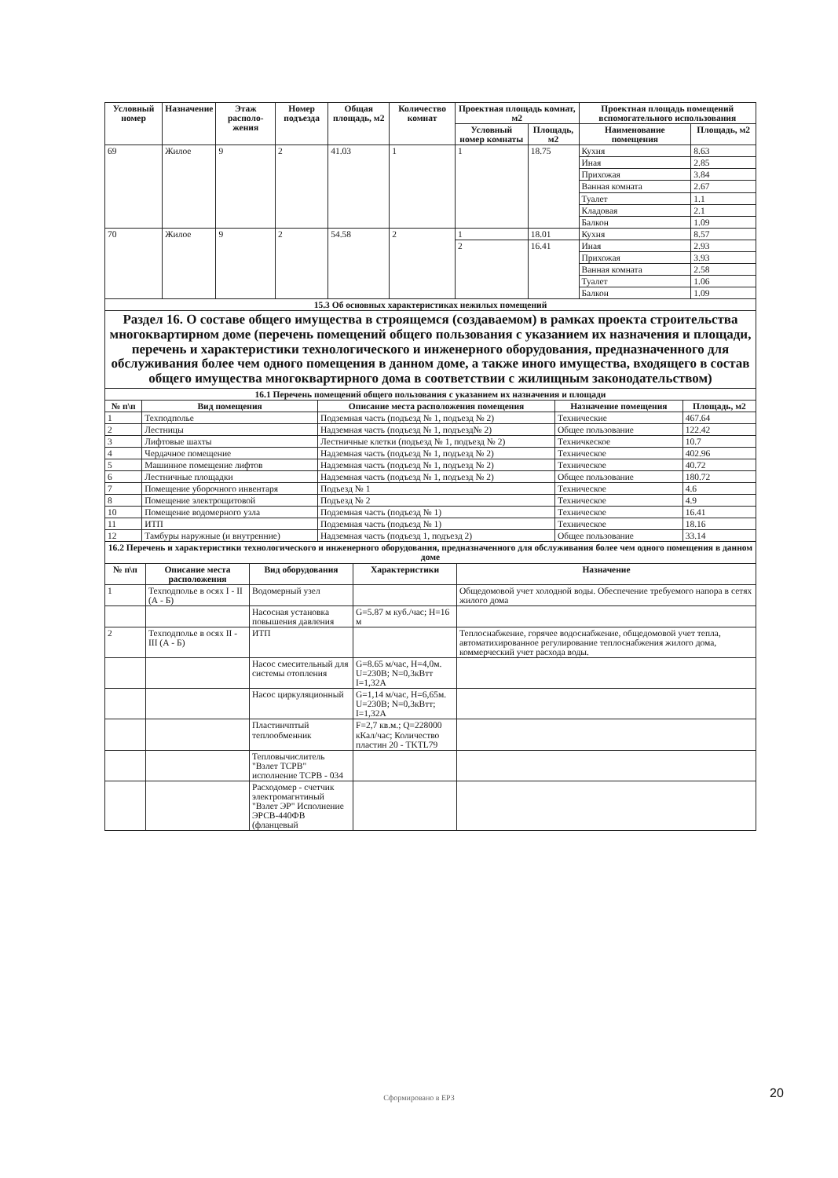| Условный номер | Назначение | Этаж располо­жения | Номер подъезда | Общая площадь, м2 | Количество комнат | Проектная площадь комнат, м2 | | Проектная площадь помещений вспомогательного использования | |
| --- | --- | --- | --- | --- | --- | --- | --- | --- | --- |
| | | | | | | Условный номер комнаты | Площадь, м2 | Наименование помещения | Площадь, м2 |
| 69 | Жилое | 9 | 2 | 41.03 | 1 | 1 | 18.75 | Кухня | 8.63 |
| | | | | | | | | Иная | 2.85 |
| | | | | | | | | Прихожая | 3.84 |
| | | | | | | | | Ванная комната | 2.67 |
| | | | | | | | | Туалет | 1.1 |
| | | | | | | | | Кладовая | 2.1 |
| | | | | | | | | Балкон | 1.09 |
| 70 | Жилое | 9 | 2 | 54.58 | 2 | 1 | 18.01 | Кухня | 8.57 |
| | | | | | | 2 | 16.41 | Иная | 2.93 |
| | | | | | | | | Прихожая | 3.93 |
| | | | | | | | | Ванная комната | 2.58 |
| | | | | | | | | Туалет | 1.06 |
| | | | | | | | | Балкон | 1.09 |
| 15.3 Об основных характеристиках нежилых помещений | | | | | | | | | |
Раздел 16. О составе общего имущества в строящемся (создаваемом) в рамках проекта строительства многоквартирном доме (перечень помещений общего пользования с указанием их назначения и площади, перечень и характеристики технологического и инженерного оборудования, предназначенного для обслуживания более чем одного помещения в данном доме, а также иного имущества, входящего в состав общего имущества многоквартирного дома в соответствии с жилищным законодательством)
| 16.1 Перечень помещений общего пользования с указанием их назначения и площади | | | | |
| № п\п | Вид помещения | Описание места расположения помещения | Назначение помещения | Площадь, м2 |
| 1 | Техподполье | Подземная часть (подъезд № 1, подъезд № 2) | Технические | 467.64 |
| 2 | Лестницы | Надземная часть (подъезд № 1, подъезд№ 2) | Общее пользование | 122.42 |
| 3 | Лифтовые шахты | Лестничные клетки (подъезд № 1, подъезд № 2) | Техничкеское | 10.7 |
| 4 | Чердачное помещение | Надземная часть (подъезд № 1, подъезд № 2) | Техническое | 402.96 |
| 5 | Машинное помещение лифтов | Надземная часть (подъезд № 1, подъезд № 2) | Техническое | 40.72 |
| 6 | Лестничные площадки | Надземная часть (подъезд № 1, подъезд № 2) | Общее пользование | 180.72 |
| 7 | Помещение уборочного инвентаря | Подъезд № 1 | Техническое | 4.6 |
| 8 | Помещение электрощитовой | Подъезд № 2 | Техническое | 4.9 |
| 10 | Помещение водомерного узла | Подземная часть (подъезд № 1) | Техническое | 16.41 |
| 11 | ИТП | Подземная часть (подъезд № 1) | Техническое | 18.16 |
| 12 | Тамбуры наружные (и внутренние) | Надземная часть (подъезд 1, подъезд 2) | Общее пользование | 33.14 |
| 16.2 Перечень и характеристики технологического и инженерного оборудования, предназначенного для обслуживания более чем одного помещения в данном доме | | | | |
| № п\п | Описание места расположения | Вид оборудования | Характеристики | Назначение |
| 1 | Техподполье в осях I - II (А - Б) | Водомерный узел | | Общедомовой учет холодной воды. Обеспечение требуемого напора в сетях жилого дома |
| | | Насосная установка повышения давления | G=5.87 м куб./час; H=16 м | |
| 2 | Техподполье в осях II - III (А - Б) | ИТП | | Теплоснабжение, горячее водоснабжение, общедомовой учет тепла, автоматихированное регулирование теплоснабжения жилого дома, коммерческий учет расхода воды. |
| | | Насос смесительный для системы отопления | G=8.65 м/час, H=4,0м. U=230В; N=0,3кВтт I=1,32А | |
| | | Насос циркуляционный | G=1,14 м/час, H=6,65м. U=230В; N=0,3кВтт; I=1,32А | |
| | | Пластинчптый теплообменник | F=2,7 кв.м.; Q=228000 кКал/час; Количество пластин 20 - TKTL79 | |
| | | Тепловычислитель "Взлет ТСРВ" исполнение ТСРВ - 034 | | |
| | | Расходомер - счетчик электромагнтиный "Взлет ЭР" Исполнение ЭРСВ-440ФВ (фланцевый | | |
Сформировано в ЕРЗ 20